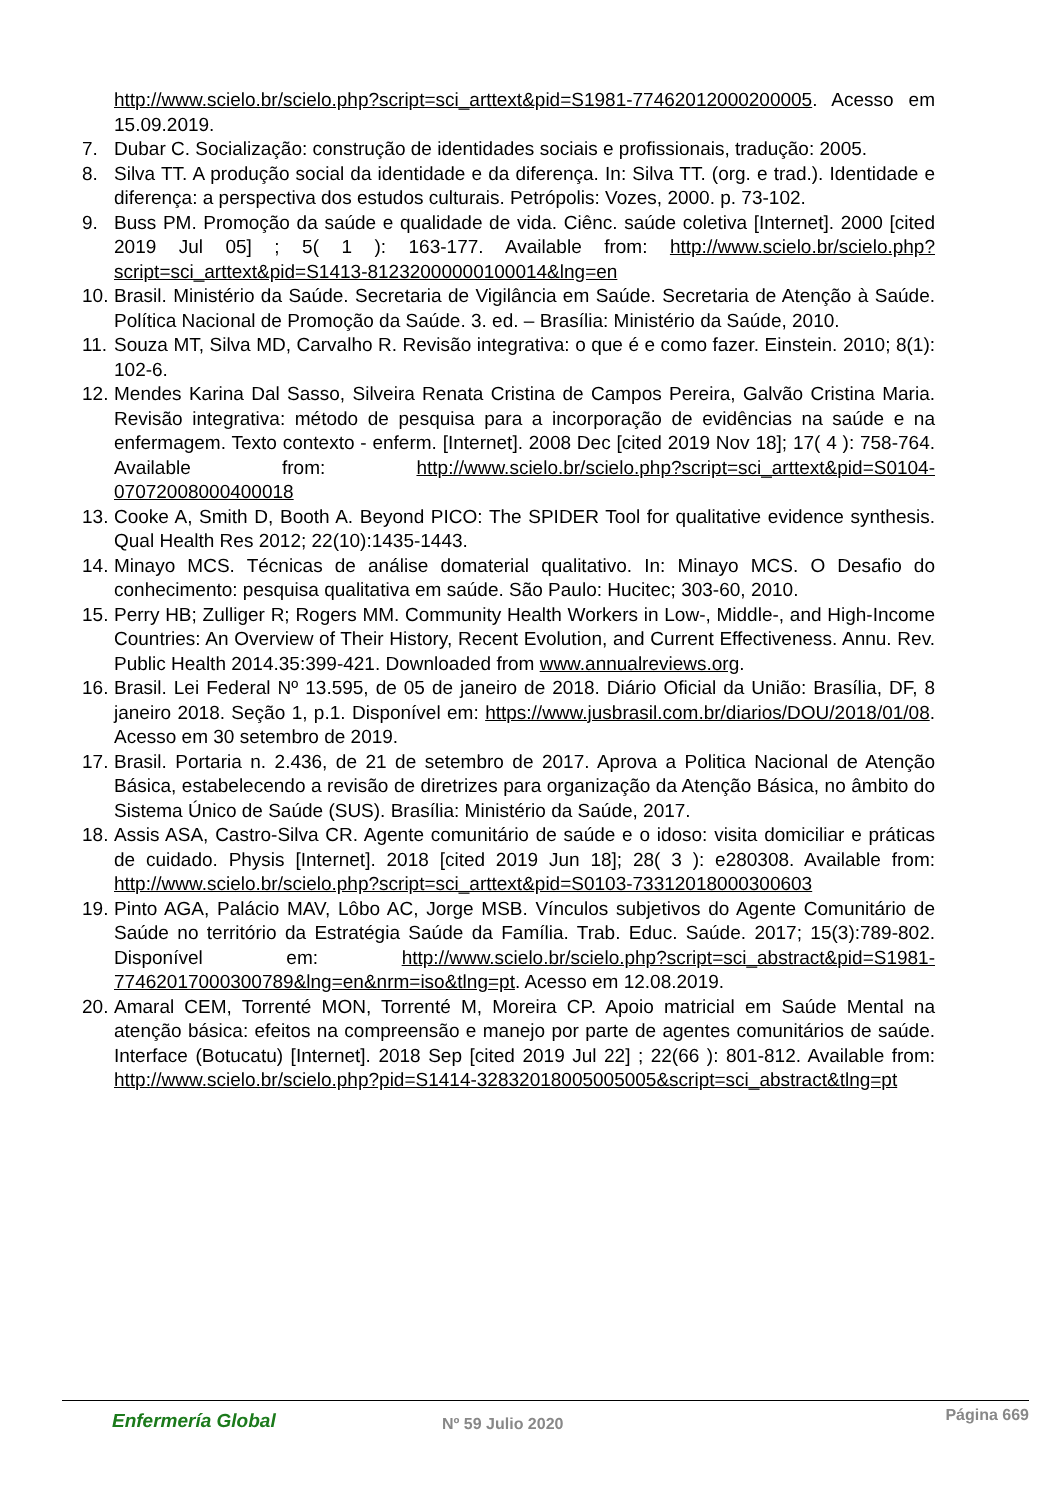http://www.scielo.br/scielo.php?script=sci_arttext&pid=S1981-77462012000200005. Acesso em 15.09.2019.
7. Dubar C. Socialização: construção de identidades sociais e profissionais, tradução: 2005.
8. Silva TT. A produção social da identidade e da diferença. In: Silva TT. (org. e trad.). Identidade e diferença: a perspectiva dos estudos culturais. Petrópolis: Vozes, 2000. p. 73-102.
9. Buss PM. Promoção da saúde e qualidade de vida. Ciênc. saúde coletiva [Internet]. 2000 [cited 2019 Jul 05] ; 5( 1 ): 163-177. Available from: http://www.scielo.br/scielo.php?script=sci_arttext&pid=S1413-81232000000100014&lng=en
10. Brasil. Ministério da Saúde. Secretaria de Vigilância em Saúde. Secretaria de Atenção à Saúde. Política Nacional de Promoção da Saúde. 3. ed. – Brasília: Ministério da Saúde, 2010.
11. Souza MT, Silva MD, Carvalho R. Revisão integrativa: o que é e como fazer. Einstein. 2010; 8(1): 102-6.
12. Mendes Karina Dal Sasso, Silveira Renata Cristina de Campos Pereira, Galvão Cristina Maria. Revisão integrativa: método de pesquisa para a incorporação de evidências na saúde e na enfermagem. Texto contexto - enferm. [Internet]. 2008 Dec [cited 2019 Nov 18]; 17( 4 ): 758-764. Available from: http://www.scielo.br/scielo.php?script=sci_arttext&pid=S0104-07072008000400018
13. Cooke A, Smith D, Booth A. Beyond PICO: The SPIDER Tool for qualitative evidence synthesis. Qual Health Res 2012; 22(10):1435-1443.
14. Minayo MCS. Técnicas de análise domaterial qualitativo. In: Minayo MCS. O Desafio do conhecimento: pesquisa qualitativa em saúde. São Paulo: Hucitec; 303-60, 2010.
15. Perry HB; Zulliger R; Rogers MM. Community Health Workers in Low-, Middle-, and High-Income Countries: An Overview of Their History, Recent Evolution, and Current Effectiveness. Annu. Rev. Public Health 2014.35:399-421. Downloaded from www.annualreviews.org.
16. Brasil. Lei Federal Nº 13.595, de 05 de janeiro de 2018. Diário Oficial da União: Brasília, DF, 8 janeiro 2018. Seção 1, p.1. Disponível em: https://www.jusbrasil.com.br/diarios/DOU/2018/01/08. Acesso em 30 setembro de 2019.
17. Brasil. Portaria n. 2.436, de 21 de setembro de 2017. Aprova a Politica Nacional de Atenção Básica, estabelecendo a revisão de diretrizes para organização da Atenção Básica, no âmbito do Sistema Único de Saúde (SUS). Brasília: Ministério da Saúde, 2017.
18. Assis ASA, Castro-Silva CR. Agente comunitário de saúde e o idoso: visita domiciliar e práticas de cuidado. Physis [Internet]. 2018 [cited 2019 Jun 18]; 28( 3 ): e280308. Available from: http://www.scielo.br/scielo.php?script=sci_arttext&pid=S0103-73312018000300603
19. Pinto AGA, Palácio MAV, Lôbo AC, Jorge MSB. Vínculos subjetivos do Agente Comunitário de Saúde no território da Estratégia Saúde da Família. Trab. Educ. Saúde. 2017; 15(3):789-802. Disponível em: http://www.scielo.br/scielo.php?script=sci_abstract&pid=S1981-77462017000300789&lng=en&nrm=iso&tlng=pt. Acesso em 12.08.2019.
20. Amaral CEM, Torrenté MON, Torrenté M, Moreira CP. Apoio matricial em Saúde Mental na atenção básica: efeitos na compreensão e manejo por parte de agentes comunitários de saúde. Interface (Botucatu) [Internet]. 2018 Sep [cited 2019 Jul 22] ; 22(66 ): 801-812. Available from: http://www.scielo.br/scielo.php?pid=S1414-32832018005005005&script=sci_abstract&tlng=pt
Enfermería Global Nº 59 Julio 2020 Página 669